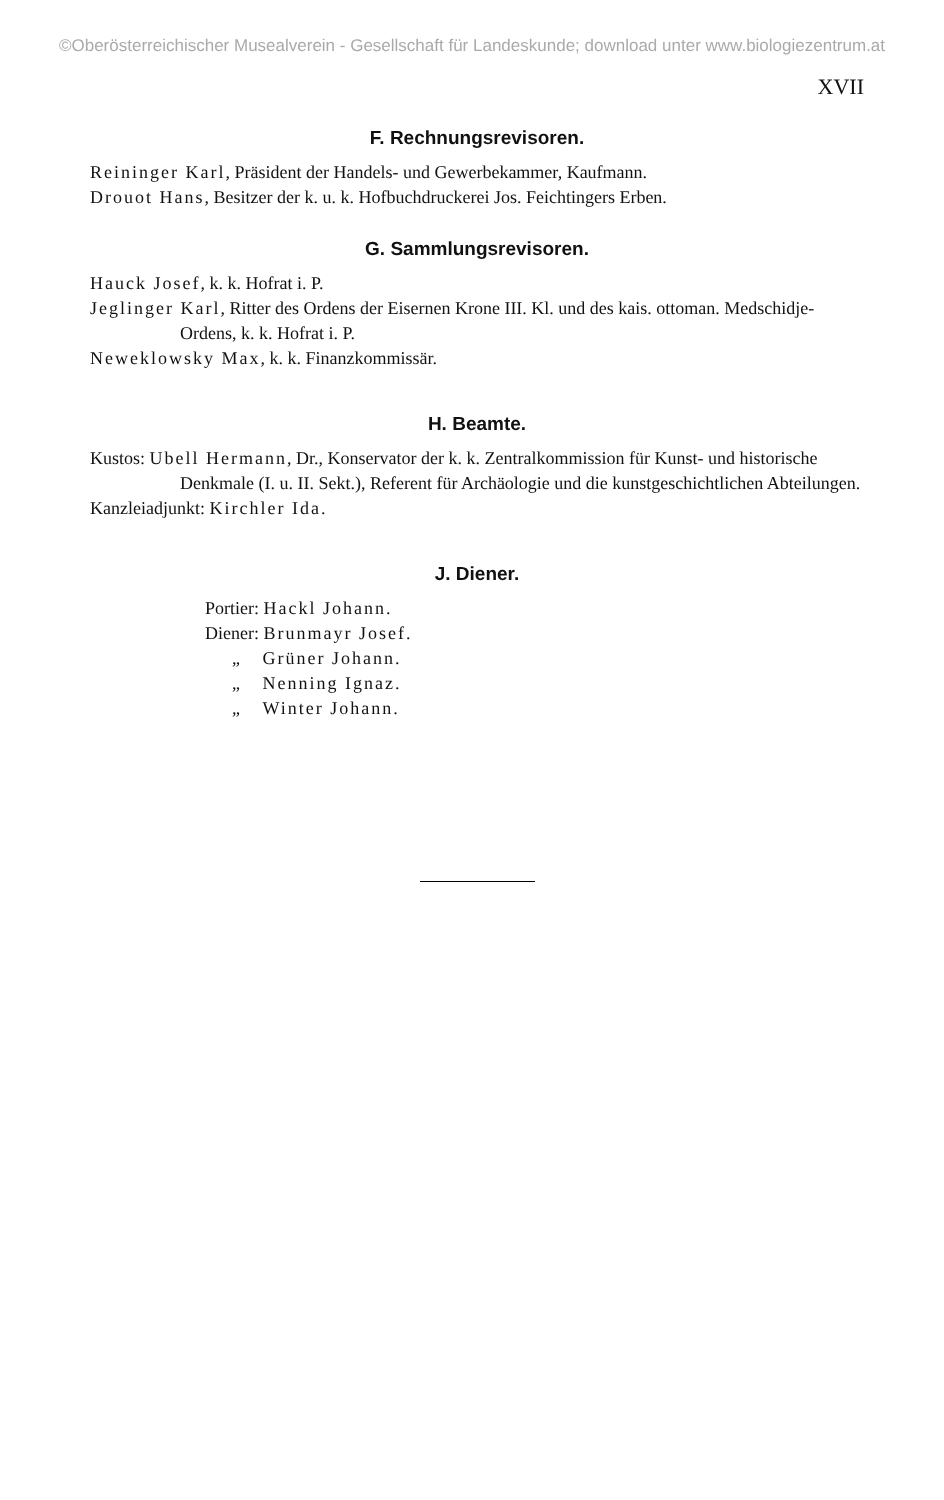©Oberösterreichischer Musealverein - Gesellschaft für Landeskunde; download unter www.biologiezentrum.at
XVII
F. Rechnungsrevisoren.
Reininger Karl, Präsident der Handels- und Gewerbekammer, Kaufmann.
Drouot Hans, Besitzer der k. u. k. Hofbuchdruckerei Jos. Feichtingers Erben.
G. Sammlungsrevisoren.
Hauck Josef, k. k. Hofrat i. P.
Jeglinger Karl, Ritter des Ordens der Eisernen Krone III. Kl. und des kais. ottoman. Medschidje-Ordens, k. k. Hofrat i. P.
Neweklowsky Max, k. k. Finanzkommissär.
H. Beamte.
Kustos: Ubell Hermann, Dr., Konservator der k. k. Zentralkommission für Kunst- und historische Denkmale (I. u. II. Sekt.), Referent für Archäologie und die kunstgeschichtlichen Abteilungen.
Kanzleiadjunkt: Kirchler Ida.
J. Diener.
Portier: Hackl Johann.
Diener: Brunmayr Josef.
„ Grüner Johann.
„ Nenning Ignaz.
„ Winter Johann.